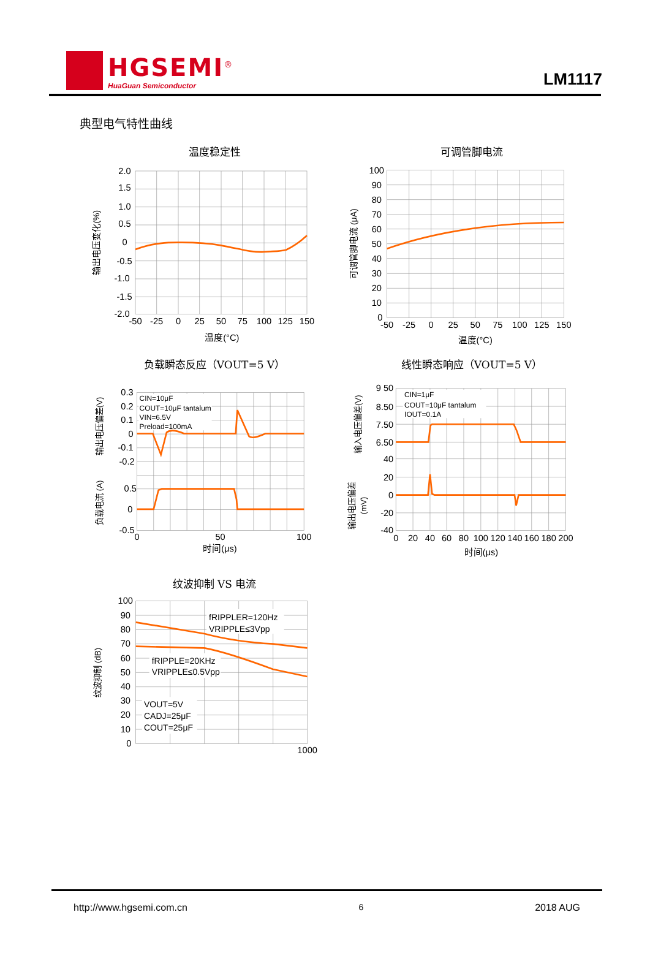HGSEMI<sup>®</sup>
HuaGuan Semiconductor
LM1117
典型电气特性曲线
温度稳定性
2.0
1.5
1.0
0.5
0
-0.5
-1.0
-1.5
-2.0
-50
-25
0
25
50
75
100
125
150
温度(°C)
输出电压变化(%)
可调管脚电流
100
90
80
70
60
50
40
30
20
10
0
-50
-25
0
25
50
75
100
125
150
温度(°C)
可调管脚电流 (μA)
负载瞬态反应（VOUT=5 V）
CIN=10μF
COUT=10μF tantalum
VIN=6.5V
Preload=100mA
0.3
0.2
0.1
0
-0.1
-0.2
0.5
0
-0.5
0
50
100
时间(μs)
输出电压偏差(V)
负载电流 (A)
线性瞬态响应（VOUT=5 V）
CIN=1μF
COUT=10μF tantalum
IOUT=0.1A
9 50
8.50
7.50
6.50
40
20
0
-20
-40
0
20
40
60
80
100
120
140
160
180
200
时间(μs)
输入电压偏差(V)
输出电压偏差
(mV)
纹波抑制 VS 电流
fRIPPLER=120Hz
VRIPPLE≤3Vpp
fRIPPLE=20KHz
VRIPPLE≤0.5Vpp
VOUT=5V
CADJ=25μF
COUT=25μF
100
90
80
70
60
50
40
30
20
10
0
1000
纹波抑制 (dB)
http://www.hgsemi.com.cn 6 2018 AUG